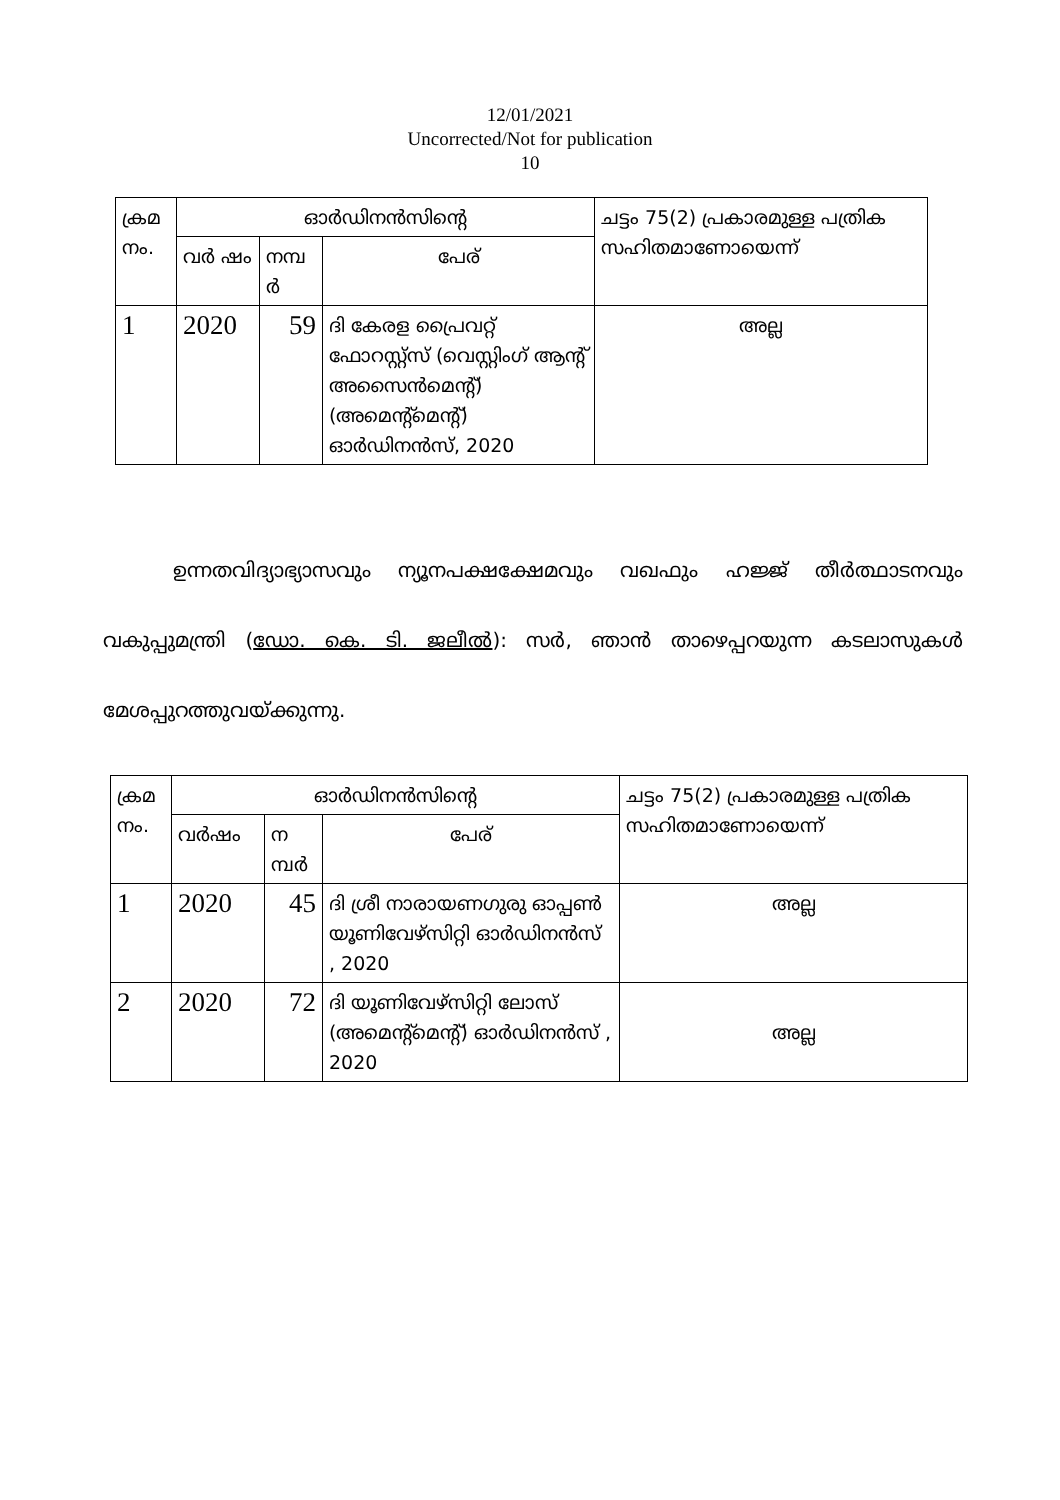12/01/2021
Uncorrected/Not for publication
10
| ക്രമ നം. | ഓർഡിനൻസിന്റെ | | | ചട്ടം 75(2) പ്രകാരമുള്ള പത്രിക സഹിതമാണോയെന്ന് |
| --- | --- | --- | --- | --- |
| | വർ ഷം | നമ്പ ർ | പേര് | |
| 1 | 2020 | 59 | ദി കേരള പ്രൈവറ്റ് ഫോറസ്റ്റ്സ് (വെസ്റ്റിംഗ് ആന്റ് അസൈൻമെന്റ്) (അമെന്റ്മെന്റ്) ഓർഡിനൻസ്, 2020 | അല്ല |
ഉന്നതവിദ്യാഭ്യാസവും ന്യൂനപക്ഷക്ഷേമവും വഖഫും ഹജ്ജ് തീർത്ഥാടനവും വകുപ്പുമന്ത്രി (ഡോ. കെ. ടി. ജലീൽ): സർ, ഞാൻ താഴെപ്പറയുന്ന കടലാസുകൾ മേശപ്പുറത്തുവയ്ക്കുന്നു.
| ക്രമ നം. | ഓർഡിനൻസിന്റെ | | | ചട്ടം 75(2) പ്രകാരമുള്ള പത്രിക സഹിതമാണോയെന്ന് |
| --- | --- | --- | --- | --- |
| | വർഷം | ന മ്പർ | പേര് | |
| 1 | 2020 | 45 | ദി ശ്രീ നാരായണഗുരു ഓപ്പൺ യൂണിവേഴ്സിറ്റി ഓർഡിനൻസ് , 2020 | അല്ല |
| 2 | 2020 | 72 | ദി യൂണിവേഴ്സിറ്റി ലോസ് (അമെന്റ്മെന്റ്) ഓർഡിനൻസ് , 2020 | അല്ല |